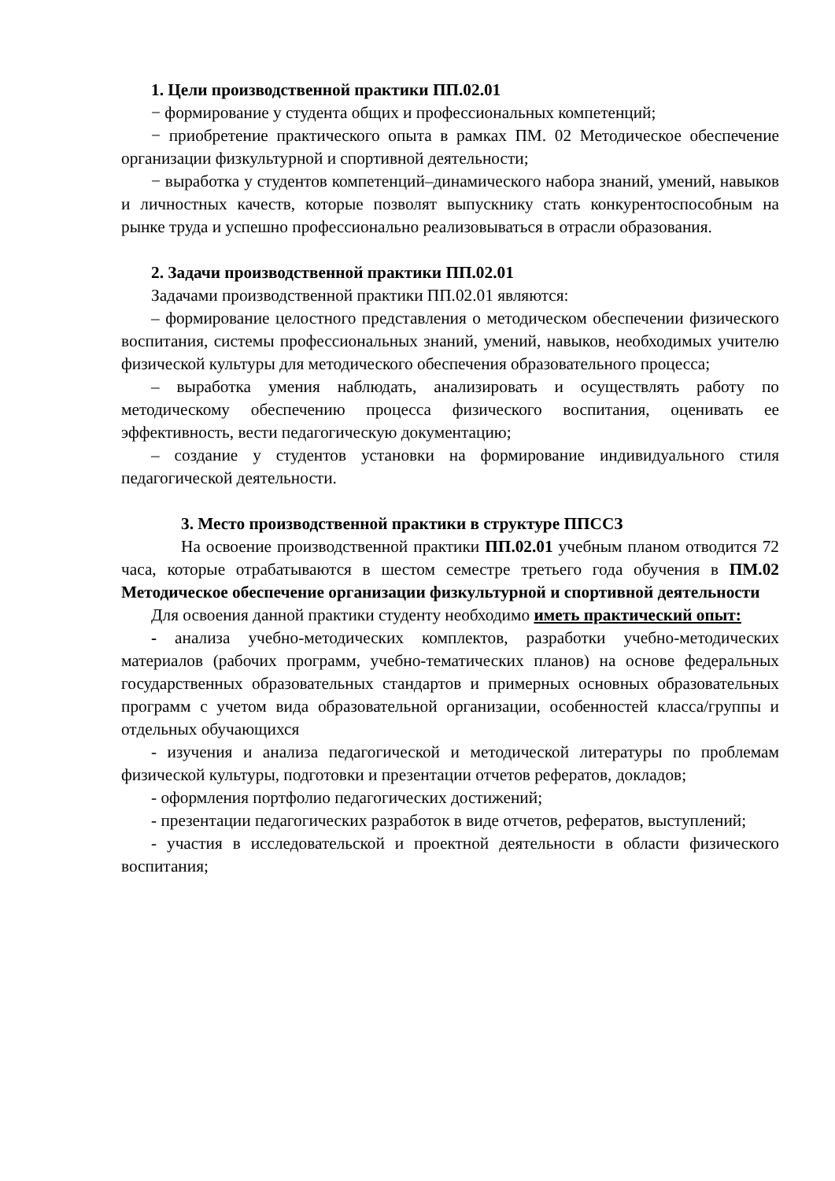1. Цели производственной практики ПП.02.01
− формирование у студента общих и профессиональных компетенций;
− приобретение практического опыта в рамках ПМ. 02 Методическое обеспечение организации физкультурной и спортивной деятельности;
− выработка у студентов компетенций–динамического набора знаний, умений, навыков и личностных качеств, которые позволят выпускнику стать конкурентоспособным на рынке труда и успешно профессионально реализовываться в отрасли образования.
2. Задачи производственной практики ПП.02.01
Задачами производственной практики ПП.02.01 являются:
– формирование целостного представления о методическом обеспечении физического воспитания, системы профессиональных знаний, умений, навыков, необходимых учителю физической культуры для методического обеспечения образовательного процесса;
– выработка умения наблюдать, анализировать и осуществлять работу по методическому обеспечению процесса физического воспитания, оценивать ее эффективность, вести педагогическую документацию;
– создание у студентов установки на формирование индивидуального стиля педагогической деятельности.
3. Место производственной практики в структуре ППССЗ
На освоение производственной практики ПП.02.01 учебным планом отводится 72 часа, которые отрабатываются в шестом семестре третьего года обучения в ПМ.02 Методическое обеспечение организации физкультурной и спортивной деятельности
Для освоения данной практики студенту необходимо иметь практический опыт:
- анализа учебно-методических комплектов, разработки учебно-методических материалов (рабочих программ, учебно-тематических планов) на основе федеральных государственных образовательных стандартов и примерных основных образовательных программ с учетом вида образовательной организации, особенностей класса/группы и отдельных обучающихся
- изучения и анализа педагогической и методической литературы по проблемам физической культуры, подготовки и презентации отчетов рефератов, докладов;
- оформления портфолио педагогических достижений;
- презентации педагогических разработок в виде отчетов, рефератов, выступлений;
- участия в исследовательской и проектной деятельности в области физического воспитания;